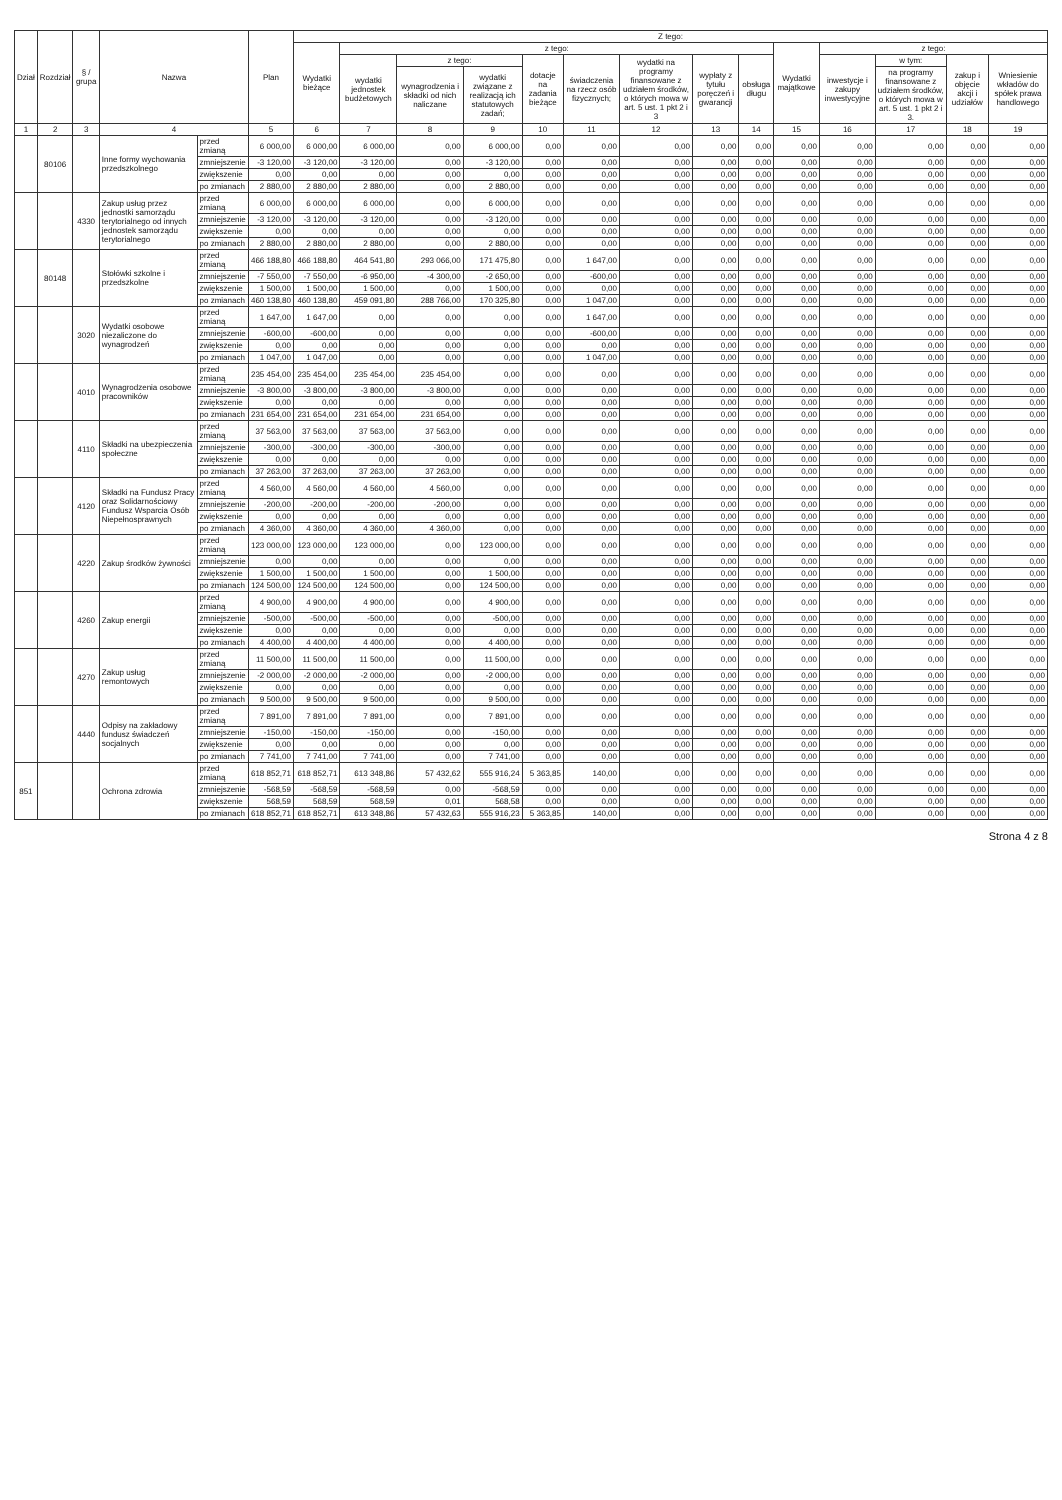| Dział | Rozdział | § / grupa | Nazwa | | Plan | Z tego: | | | | | | | | | | | | | |
| --- | --- | --- | --- | --- | --- | --- | --- | --- | --- | --- | --- | --- | --- | --- | --- | --- | --- | --- | --- |
| | | | | | | Wydatki bieżące | z tego: | | | | | | | | Wydatki majątkowe | z tego: | | | |
| | | | | | | | wydatki jednostek budżetowych | z tego: | | dotacje na zadania bieżące | świadczenia na rzecz osób fizycznych; | wydatki na programy finansowane z udziałem środków, o których mowa w art. 5 ust. 1 pkt 2 i 3 | wypłaty z tytułu poręczeń i gwarancji | obsługa długu | | inwestycje i zakupy inwestycyjne | w tym: | zakup i objęcie akcji i udziałów | Wniesienie wkładów do spółek prawa handlowego |
| | | | | | | | | wynagrodzenia i składki od nich naliczane | wydatki związane z realizacją ich statutowych zadań; | | | | | | | | na programy finansowane z udziałem środków, o których mowa w art. 5 ust. 1 pkt 2 i 3. | | |
| 1 | 2 | 3 | 4 | | 5 | 6 | 7 | 8 | 9 | 10 | 11 | 12 | 13 | 14 | 15 | 16 | 17 | 18 | 19 |
| | 80106 | | Inne formy wychowania przedszkolnego | przed zmianą | 6 000,00 | 6 000,00 | 6 000,00 | 0,00 | 6 000,00 | 0,00 | 0,00 | 0,00 | 0,00 | 0,00 | 0,00 | 0,00 | 0,00 | 0,00 | 0,00 |
| | | | | zmniejszenie | -3 120,00 | -3 120,00 | -3 120,00 | 0,00 | -3 120,00 | 0,00 | 0,00 | 0,00 | 0,00 | 0,00 | 0,00 | 0,00 | 0,00 | 0,00 | 0,00 |
| | | | | zwiększenie | 0,00 | 0,00 | 0,00 | 0,00 | 0,00 | 0,00 | 0,00 | 0,00 | 0,00 | 0,00 | 0,00 | 0,00 | 0,00 | 0,00 | 0,00 |
| | | | | po zmianach | 2 880,00 | 2 880,00 | 2 880,00 | 0,00 | 2 880,00 | 0,00 | 0,00 | 0,00 | 0,00 | 0,00 | 0,00 | 0,00 | 0,00 | 0,00 | 0,00 |
| | | 4330 | Zakup usług przez jednostki samorządu terytorialnego od innych jednostek samorządu terytorialnego | przed zmianą | 6 000,00 | 6 000,00 | 6 000,00 | 0,00 | 6 000,00 | 0,00 | 0,00 | 0,00 | 0,00 | 0,00 | 0,00 | 0,00 | 0,00 | 0,00 | 0,00 |
| | | | | zmniejszenie | -3 120,00 | -3 120,00 | -3 120,00 | 0,00 | -3 120,00 | 0,00 | 0,00 | 0,00 | 0,00 | 0,00 | 0,00 | 0,00 | 0,00 | 0,00 | 0,00 |
| | | | | zwiększenie | 0,00 | 0,00 | 0,00 | 0,00 | 0,00 | 0,00 | 0,00 | 0,00 | 0,00 | 0,00 | 0,00 | 0,00 | 0,00 | 0,00 | 0,00 |
| | | | | po zmianach | 2 880,00 | 2 880,00 | 2 880,00 | 0,00 | 2 880,00 | 0,00 | 0,00 | 0,00 | 0,00 | 0,00 | 0,00 | 0,00 | 0,00 | 0,00 | 0,00 |
| | 80148 | | Stołówki szkolne i przedszkolne | przed zmianą | 466 188,80 | 466 188,80 | 464 541,80 | 293 066,00 | 171 475,80 | 0,00 | 1 647,00 | 0,00 | 0,00 | 0,00 | 0,00 | 0,00 | 0,00 | 0,00 | 0,00 |
| | | | | zmniejszenie | -7 550,00 | -7 550,00 | -6 950,00 | -4 300,00 | -2 650,00 | 0,00 | -600,00 | 0,00 | 0,00 | 0,00 | 0,00 | 0,00 | 0,00 | 0,00 | 0,00 |
| | | | | zwiększenie | 1 500,00 | 1 500,00 | 1 500,00 | 0,00 | 1 500,00 | 0,00 | 0,00 | 0,00 | 0,00 | 0,00 | 0,00 | 0,00 | 0,00 | 0,00 | 0,00 |
| | | | | po zmianach | 460 138,80 | 460 138,80 | 459 091,80 | 288 766,00 | 170 325,80 | 0,00 | 1 047,00 | 0,00 | 0,00 | 0,00 | 0,00 | 0,00 | 0,00 | 0,00 | 0,00 |
| | | 3020 | Wydatki osobowe niezaliczone do wynagrodzeń | przed zmianą | 1 647,00 | 1 647,00 | 0,00 | 0,00 | 0,00 | 0,00 | 1 647,00 | 0,00 | 0,00 | 0,00 | 0,00 | 0,00 | 0,00 | 0,00 | 0,00 |
| | | | | zmniejszenie | -600,00 | -600,00 | 0,00 | 0,00 | 0,00 | 0,00 | -600,00 | 0,00 | 0,00 | 0,00 | 0,00 | 0,00 | 0,00 | 0,00 | 0,00 |
| | | | | zwiększenie | 0,00 | 0,00 | 0,00 | 0,00 | 0,00 | 0,00 | 0,00 | 0,00 | 0,00 | 0,00 | 0,00 | 0,00 | 0,00 | 0,00 | 0,00 |
| | | | | po zmianach | 1 047,00 | 1 047,00 | 0,00 | 0,00 | 0,00 | 0,00 | 1 047,00 | 0,00 | 0,00 | 0,00 | 0,00 | 0,00 | 0,00 | 0,00 | 0,00 |
| | | 4010 | Wynagrodzenia osobowe pracowników | przed zmianą | 235 454,00 | 235 454,00 | 235 454,00 | 235 454,00 | 0,00 | 0,00 | 0,00 | 0,00 | 0,00 | 0,00 | 0,00 | 0,00 | 0,00 | 0,00 | 0,00 |
| | | | | zmniejszenie | -3 800,00 | -3 800,00 | -3 800,00 | -3 800,00 | 0,00 | 0,00 | 0,00 | 0,00 | 0,00 | 0,00 | 0,00 | 0,00 | 0,00 | 0,00 | 0,00 |
| | | | | zwiększenie | 0,00 | 0,00 | 0,00 | 0,00 | 0,00 | 0,00 | 0,00 | 0,00 | 0,00 | 0,00 | 0,00 | 0,00 | 0,00 | 0,00 | 0,00 |
| | | | | po zmianach | 231 654,00 | 231 654,00 | 231 654,00 | 231 654,00 | 0,00 | 0,00 | 0,00 | 0,00 | 0,00 | 0,00 | 0,00 | 0,00 | 0,00 | 0,00 | 0,00 |
| | | 4110 | Składki na ubezpieczenia społeczne | przed zmianą | 37 563,00 | 37 563,00 | 37 563,00 | 37 563,00 | 0,00 | 0,00 | 0,00 | 0,00 | 0,00 | 0,00 | 0,00 | 0,00 | 0,00 | 0,00 | 0,00 |
| | | | | zmniejszenie | -300,00 | -300,00 | -300,00 | -300,00 | 0,00 | 0,00 | 0,00 | 0,00 | 0,00 | 0,00 | 0,00 | 0,00 | 0,00 | 0,00 | 0,00 |
| | | | | zwiększenie | 0,00 | 0,00 | 0,00 | 0,00 | 0,00 | 0,00 | 0,00 | 0,00 | 0,00 | 0,00 | 0,00 | 0,00 | 0,00 | 0,00 | 0,00 |
| | | | | po zmianach | 37 263,00 | 37 263,00 | 37 263,00 | 37 263,00 | 0,00 | 0,00 | 0,00 | 0,00 | 0,00 | 0,00 | 0,00 | 0,00 | 0,00 | 0,00 | 0,00 |
| | | 4120 | Składki na Fundusz Pracy oraz Solidarnościowy Fundusz Wsparcia Osób Niepełnosprawnych | przed zmianą | 4 560,00 | 4 560,00 | 4 560,00 | 4 560,00 | 0,00 | 0,00 | 0,00 | 0,00 | 0,00 | 0,00 | 0,00 | 0,00 | 0,00 | 0,00 | 0,00 |
| | | | | zmniejszenie | -200,00 | -200,00 | -200,00 | -200,00 | 0,00 | 0,00 | 0,00 | 0,00 | 0,00 | 0,00 | 0,00 | 0,00 | 0,00 | 0,00 | 0,00 |
| | | | | zwiększenie | 0,00 | 0,00 | 0,00 | 0,00 | 0,00 | 0,00 | 0,00 | 0,00 | 0,00 | 0,00 | 0,00 | 0,00 | 0,00 | 0,00 | 0,00 |
| | | | | po zmianach | 4 360,00 | 4 360,00 | 4 360,00 | 4 360,00 | 0,00 | 0,00 | 0,00 | 0,00 | 0,00 | 0,00 | 0,00 | 0,00 | 0,00 | 0,00 | 0,00 |
| | | 4220 | Zakup środków żywności | przed zmianą | 123 000,00 | 123 000,00 | 123 000,00 | 0,00 | 123 000,00 | 0,00 | 0,00 | 0,00 | 0,00 | 0,00 | 0,00 | 0,00 | 0,00 | 0,00 | 0,00 |
| | | | | zmniejszenie | 0,00 | 0,00 | 0,00 | 0,00 | 0,00 | 0,00 | 0,00 | 0,00 | 0,00 | 0,00 | 0,00 | 0,00 | 0,00 | 0,00 | 0,00 |
| | | | | zwiększenie | 1 500,00 | 1 500,00 | 1 500,00 | 0,00 | 1 500,00 | 0,00 | 0,00 | 0,00 | 0,00 | 0,00 | 0,00 | 0,00 | 0,00 | 0,00 | 0,00 |
| | | | | po zmianach | 124 500,00 | 124 500,00 | 124 500,00 | 0,00 | 124 500,00 | 0,00 | 0,00 | 0,00 | 0,00 | 0,00 | 0,00 | 0,00 | 0,00 | 0,00 | 0,00 |
| | | 4260 | Zakup energii | przed zmianą | 4 900,00 | 4 900,00 | 4 900,00 | 0,00 | 4 900,00 | 0,00 | 0,00 | 0,00 | 0,00 | 0,00 | 0,00 | 0,00 | 0,00 | 0,00 | 0,00 |
| | | | | zmniejszenie | -500,00 | -500,00 | -500,00 | 0,00 | -500,00 | 0,00 | 0,00 | 0,00 | 0,00 | 0,00 | 0,00 | 0,00 | 0,00 | 0,00 | 0,00 |
| | | | | zwiększenie | 0,00 | 0,00 | 0,00 | 0,00 | 0,00 | 0,00 | 0,00 | 0,00 | 0,00 | 0,00 | 0,00 | 0,00 | 0,00 | 0,00 | 0,00 |
| | | | | po zmianach | 4 400,00 | 4 400,00 | 4 400,00 | 0,00 | 4 400,00 | 0,00 | 0,00 | 0,00 | 0,00 | 0,00 | 0,00 | 0,00 | 0,00 | 0,00 | 0,00 |
| | | 4270 | Zakup usług remontowych | przed zmianą | 11 500,00 | 11 500,00 | 11 500,00 | 0,00 | 11 500,00 | 0,00 | 0,00 | 0,00 | 0,00 | 0,00 | 0,00 | 0,00 | 0,00 | 0,00 | 0,00 |
| | | | | zmniejszenie | -2 000,00 | -2 000,00 | -2 000,00 | 0,00 | -2 000,00 | 0,00 | 0,00 | 0,00 | 0,00 | 0,00 | 0,00 | 0,00 | 0,00 | 0,00 | 0,00 |
| | | | | zwiększenie | 0,00 | 0,00 | 0,00 | 0,00 | 0,00 | 0,00 | 0,00 | 0,00 | 0,00 | 0,00 | 0,00 | 0,00 | 0,00 | 0,00 | 0,00 |
| | | | | po zmianach | 9 500,00 | 9 500,00 | 9 500,00 | 0,00 | 9 500,00 | 0,00 | 0,00 | 0,00 | 0,00 | 0,00 | 0,00 | 0,00 | 0,00 | 0,00 | 0,00 |
| | | 4440 | Odpisy na zakładowy fundusz świadczeń socjalnych | przed zmianą | 7 891,00 | 7 891,00 | 7 891,00 | 0,00 | 7 891,00 | 0,00 | 0,00 | 0,00 | 0,00 | 0,00 | 0,00 | 0,00 | 0,00 | 0,00 | 0,00 |
| | | | | zmniejszenie | -150,00 | -150,00 | -150,00 | 0,00 | -150,00 | 0,00 | 0,00 | 0,00 | 0,00 | 0,00 | 0,00 | 0,00 | 0,00 | 0,00 | 0,00 |
| | | | | zwiększenie | 0,00 | 0,00 | 0,00 | 0,00 | 0,00 | 0,00 | 0,00 | 0,00 | 0,00 | 0,00 | 0,00 | 0,00 | 0,00 | 0,00 | 0,00 |
| | | | | po zmianach | 7 741,00 | 7 741,00 | 7 741,00 | 0,00 | 7 741,00 | 0,00 | 0,00 | 0,00 | 0,00 | 0,00 | 0,00 | 0,00 | 0,00 | 0,00 | 0,00 |
| 851 | | | Ochrona zdrowia | przed zmianą | 618 852,71 | 618 852,71 | 613 348,86 | 57 432,62 | 555 916,24 | 5 363,85 | 140,00 | 0,00 | 0,00 | 0,00 | 0,00 | 0,00 | 0,00 | 0,00 | 0,00 |
| | | | | zmniejszenie | -568,59 | -568,59 | -568,59 | 0,00 | -568,59 | 0,00 | 0,00 | 0,00 | 0,00 | 0,00 | 0,00 | 0,00 | 0,00 | 0,00 | 0,00 |
| | | | | zwiększenie | 568,59 | 568,59 | 568,59 | 0,01 | 568,58 | 0,00 | 0,00 | 0,00 | 0,00 | 0,00 | 0,00 | 0,00 | 0,00 | 0,00 | 0,00 |
| | | | | po zmianach | 618 852,71 | 618 852,71 | 613 348,86 | 57 432,63 | 555 916,23 | 5 363,85 | 140,00 | 0,00 | 0,00 | 0,00 | 0,00 | 0,00 | 0,00 | 0,00 | 0,00 |
Strona 4 z 8